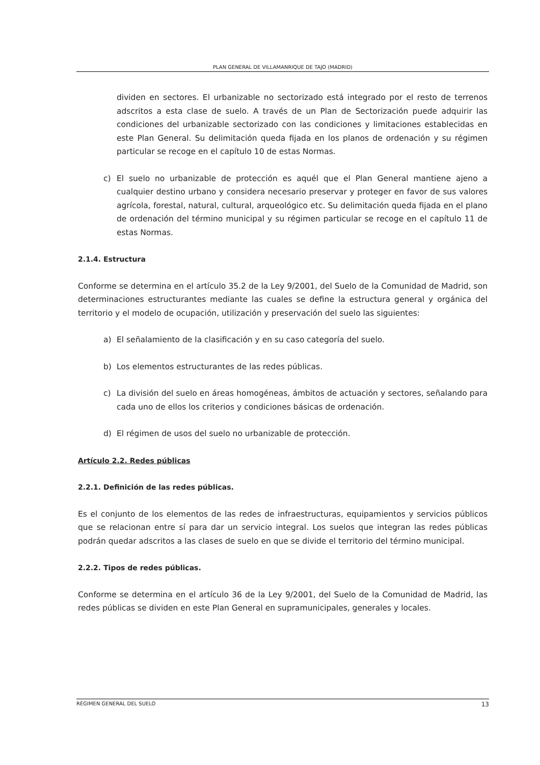PLAN GENERAL DE VILLAMANRIQUE DE TAJO (MADRID)
dividen en sectores. El urbanizable no sectorizado está integrado por el resto de terrenos adscritos a esta clase de suelo. A través de un Plan de Sectorización puede adquirir las condiciones del urbanizable sectorizado con las condiciones y limitaciones establecidas en este Plan General. Su delimitación queda fijada en los planos de ordenación y su régimen particular se recoge en el capítulo 10 de estas Normas.
c) El suelo no urbanizable de protección es aquél que el Plan General mantiene ajeno a cualquier destino urbano y considera necesario preservar y proteger en favor de sus valores agrícola, forestal, natural, cultural, arqueológico etc. Su delimitación queda fijada en el plano de ordenación del término municipal y su régimen particular se recoge en el capítulo 11 de estas Normas.
2.1.4. Estructura
Conforme se determina en el artículo 35.2 de la Ley 9/2001, del Suelo de la Comunidad de Madrid, son determinaciones estructurantes mediante las cuales se define la estructura general y orgánica del territorio y el modelo de ocupación, utilización y preservación del suelo las siguientes:
a) El señalamiento de la clasificación y en su caso categoría del suelo.
b) Los elementos estructurantes de las redes públicas.
c) La división del suelo en áreas homogéneas, ámbitos de actuación y sectores, señalando para cada uno de ellos los criterios y condiciones básicas de ordenación.
d) El régimen de usos del suelo no urbanizable de protección.
Artículo 2.2. Redes públicas
2.2.1. Definición de las redes públicas.
Es el conjunto de los elementos de las redes de infraestructuras, equipamientos y servicios públicos que se relacionan entre sí para dar un servicio integral. Los suelos que integran las redes públicas podrán quedar adscritos a las clases de suelo en que se divide el territorio del término municipal.
2.2.2. Tipos de redes públicas.
Conforme se determina en el artículo 36 de la Ley 9/2001, del Suelo de la Comunidad de Madrid, las redes públicas se dividen en este Plan General en supramunicipales, generales y locales.
RÉGIMEN GENERAL DEL SUELO 13